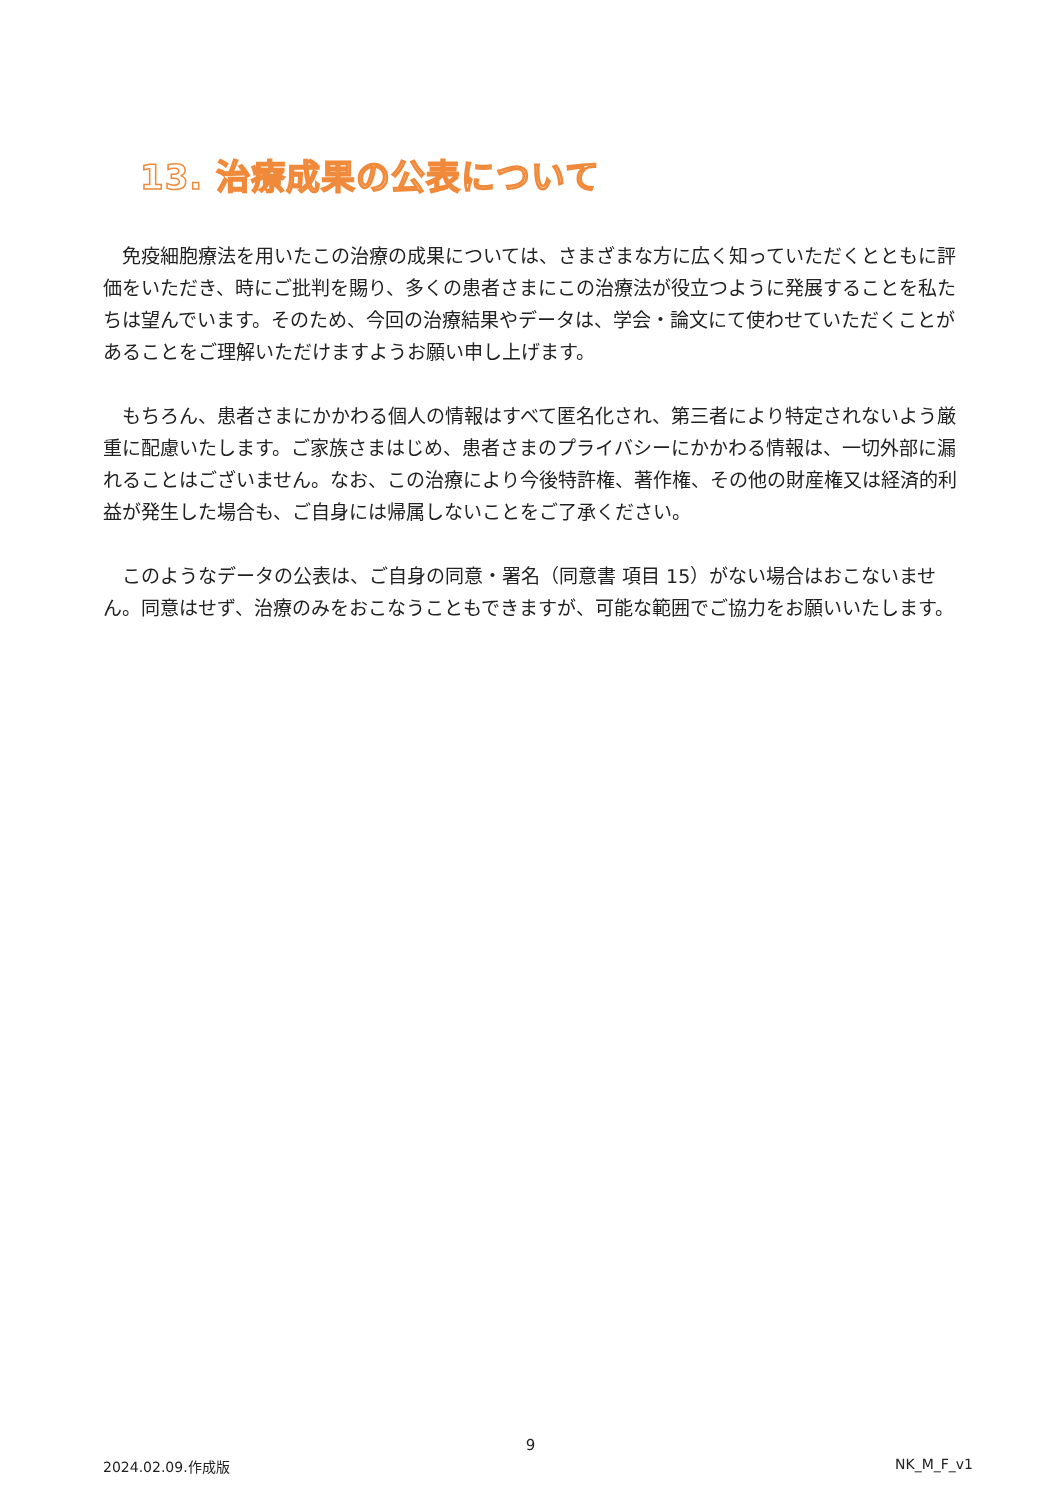13. 治療成果の公表について
免疫細胞療法を用いたこの治療の成果については、さまざまな方に広く知っていただくとともに評価をいただき、時にご批判を賜り、多くの患者さまにこの治療法が役立つように発展することを私たちは望んでいます。そのため、今回の治療結果やデータは、学会・論文にて使わせていただくことがあることをご理解いただけますようお願い申し上げます。
もちろん、患者さまにかかわる個人の情報はすべて匿名化され、第三者により特定されないよう厳重に配慮いたします。ご家族さまはじめ、患者さまのプライバシーにかかわる情報は、一切外部に漏れることはございません。なお、この治療により今後特許権、著作権、その他の財産権又は経済的利益が発生した場合も、ご自身には帰属しないことをご了承ください。
このようなデータの公表は、ご自身の同意・署名（同意書 項目 15）がない場合はおこないません。同意はせず、治療のみをおこなうこともできますが、可能な範囲でご協力をお願いいたします。
9
2024.02.09.作成版 NK_M_F_v1